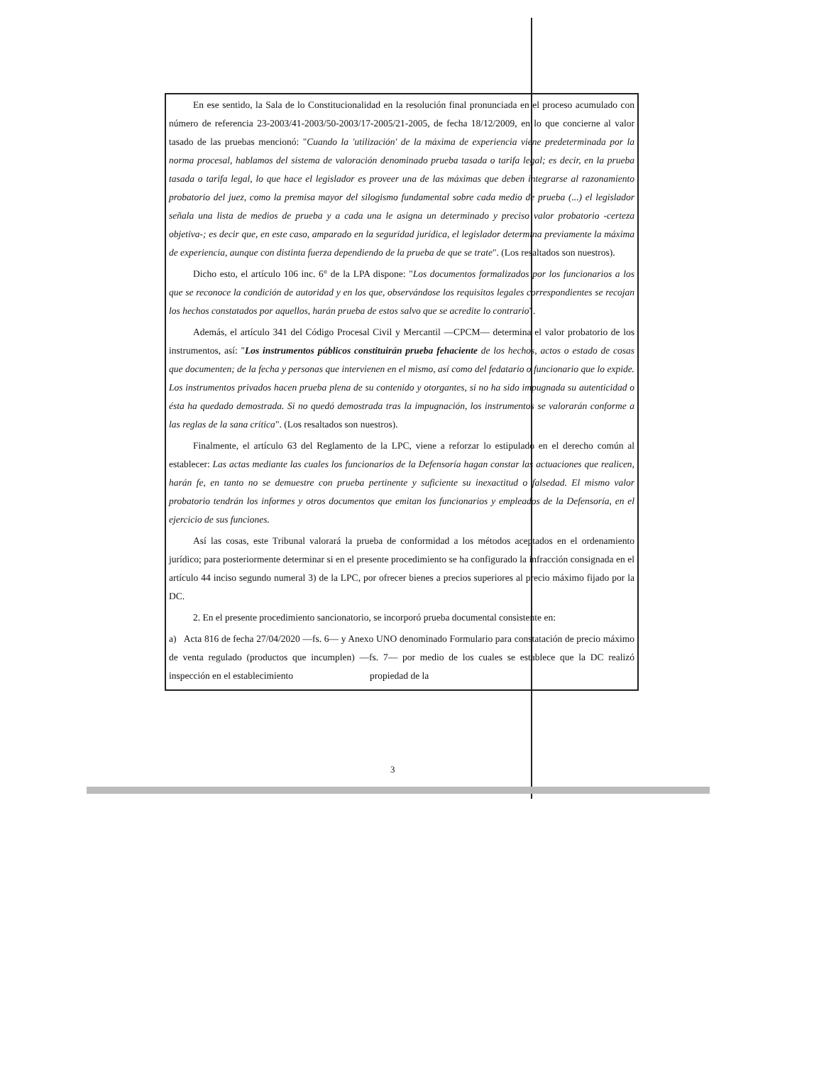En ese sentido, la Sala de lo Constitucionalidad en la resolución final pronunciada en el proceso acumulado con número de referencia 23-2003/41-2003/50-2003/17-2005/21-2005, de fecha 18/12/2009, en lo que concierne al valor tasado de las pruebas mencionó: "Cuando la 'utilización' de la máxima de experiencia viene predeterminada por la norma procesal, hablamos del sistema de valoración denominado prueba tasada o tarifa legal; es decir, en la prueba tasada o tarifa legal, lo que hace el legislador es proveer una de las máximas que deben integrarse al razonamiento probatorio del juez, como la premisa mayor del silogismo fundamental sobre cada medio de prueba (...) el legislador señala una lista de medios de prueba y a cada una le asigna un determinado y preciso valor probatorio -certeza objetiva-; es decir que, en este caso, amparado en la seguridad jurídica, el legislador determina previamente la máxima de experiencia, aunque con distinta fuerza dependiendo de la prueba de que se trate". (Los resaltados son nuestros).
Dicho esto, el artículo 106 inc. 6° de la LPA dispone: "Los documentos formalizados por los funcionarios a los que se reconoce la condición de autoridad y en los que, observándose los requisitos legales correspondientes se recojan los hechos constatados por aquellos, harán prueba de estos salvo que se acredite lo contrario".
Además, el artículo 341 del Código Procesal Civil y Mercantil —CPCM— determina el valor probatorio de los instrumentos, así: "Los instrumentos públicos constituirán prueba fehaciente de los hechos, actos o estado de cosas que documenten; de la fecha y personas que intervienen en el mismo, así como del fedatario o funcionario que lo expide. Los instrumentos privados hacen prueba plena de su contenido y otorgantes, si no ha sido impugnada su autenticidad o ésta ha quedado demostrada. Si no quedó demostrada tras la impugnación, los instrumentos se valorarán conforme a las reglas de la sana crítica". (Los resaltados son nuestros).
Finalmente, el artículo 63 del Reglamento de la LPC, viene a reforzar lo estipulado en el derecho común al establecer: Las actas mediante las cuales los funcionarios de la Defensoría hagan constar las actuaciones que realicen, harán fe, en tanto no se demuestre con prueba pertinente y suficiente su inexactitud o falsedad. El mismo valor probatorio tendrán los informes y otros documentos que emitan los funcionarios y empleados de la Defensoría, en el ejercicio de sus funciones.
Así las cosas, este Tribunal valorará la prueba de conformidad a los métodos aceptados en el ordenamiento jurídico; para posteriormente determinar si en el presente procedimiento se ha configurado la infracción consignada en el artículo 44 inciso segundo numeral 3) de la LPC, por ofrecer bienes a precios superiores al precio máximo fijado por la DC.
2. En el presente procedimiento sancionatorio, se incorporó prueba documental consistente en:
a) Acta 816 de fecha 27/04/2020 —fs. 6— y Anexo UNO denominado Formulario para constatación de precio máximo de venta regulado (productos que incumplen) —fs. 7— por medio de los cuales se establece que la DC realizó inspección en el establecimiento propiedad de la
3